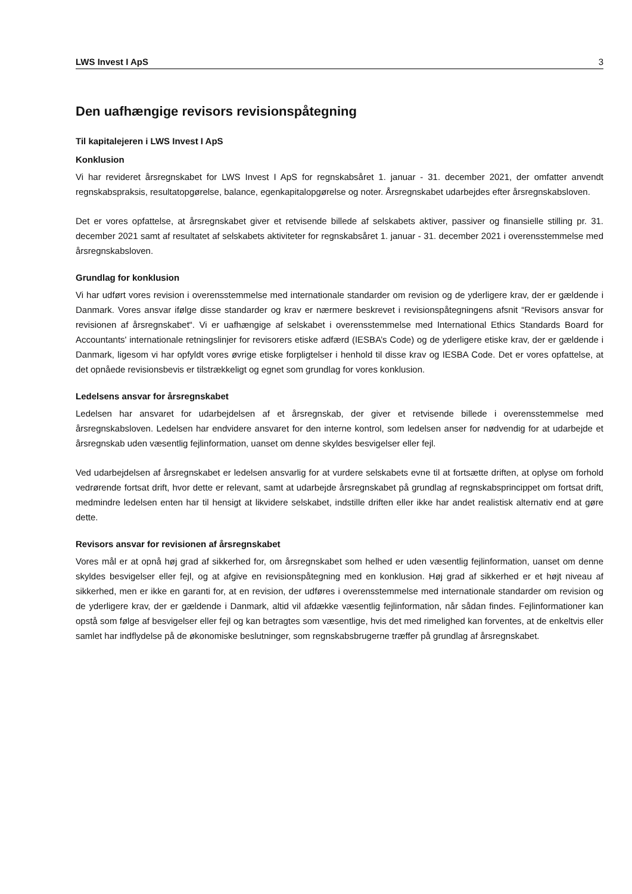LWS Invest I ApS 3
Den uafhængige revisors revisionspåtegning
Til kapitalejeren i LWS Invest I ApS
Konklusion
Vi har revideret årsregnskabet for LWS Invest I ApS for regnskabsåret 1. januar - 31. december 2021, der omfatter anvendt regnskabspraksis, resultatopgørelse, balance, egenkapitalopgørelse og noter. Årsregnskabet udarbejdes efter årsregnskabsloven.
Det er vores opfattelse, at årsregnskabet giver et retvisende billede af selskabets aktiver, passiver og finansielle stilling pr. 31. december 2021 samt af resultatet af selskabets aktiviteter for regnskabsåret 1. januar - 31. december 2021 i overensstemmelse med årsregnskabsloven.
Grundlag for konklusion
Vi har udført vores revision i overensstemmelse med internationale standarder om revision og de yderligere krav, der er gældende i Danmark. Vores ansvar ifølge disse standarder og krav er nærmere beskrevet i revisionspåtegningens afsnit “Revisors ansvar for revisionen af årsregnskabet“. Vi er uafhængige af selskabet i overensstemmelse med International Ethics Standards Board for Accountants' internationale retningslinjer for revisorers etiske adfærd (IESBA’s Code) og de yderligere etiske krav, der er gældende i Danmark, ligesom vi har opfyldt vores øvrige etiske forpligtelser i henhold til disse krav og IESBA Code. Det er vores opfattelse, at det opnåede revisionsbevis er tilstrækkeligt og egnet som grundlag for vores konklusion.
Ledelsens ansvar for årsregnskabet
Ledelsen har ansvaret for udarbejdelsen af et årsregnskab, der giver et retvisende billede i overensstemmelse med årsregnskabsloven. Ledelsen har endvidere ansvaret for den interne kontrol, som ledelsen anser for nødvendig for at udarbejde et årsregnskab uden væsentlig fejlinformation, uanset om denne skyldes besvigelser eller fejl.
Ved udarbejdelsen af årsregnskabet er ledelsen ansvarlig for at vurdere selskabets evne til at fortsætte driften, at oplyse om forhold vedrørende fortsat drift, hvor dette er relevant, samt at udarbejde årsregnskabet på grundlag af regnskabsprincippet om fortsat drift, medmindre ledelsen enten har til hensigt at likvidere selskabet, indstille driften eller ikke har andet realistisk alternativ end at gøre dette.
Revisors ansvar for revisionen af årsregnskabet
Vores mål er at opnå høj grad af sikkerhed for, om årsregnskabet som helhed er uden væsentlig fejlinformation, uanset om denne skyldes besvigelser eller fejl, og at afgive en revisionspåtegning med en konklusion. Høj grad af sikkerhed er et højt niveau af sikkerhed, men er ikke en garanti for, at en revision, der udføres i overensstemmelse med internationale standarder om revision og de yderligere krav, der er gældende i Danmark, altid vil afdække væsentlig fejlinformation, når sådan findes. Fejlinformationer kan opstå som følge af besvigelser eller fejl og kan betragtes som væsentlige, hvis det med rimelighed kan forventes, at de enkeltvis eller samlet har indflydelse på de økonomiske beslutninger, som regnskabsbrugerne træffer på grundlag af årsregnskabet.